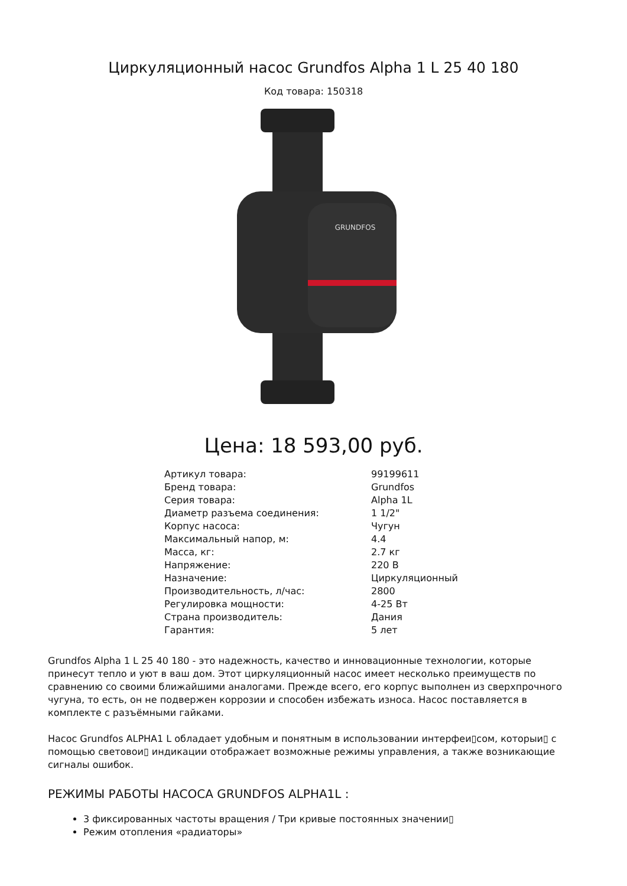Циркуляционный насос Grundfos Alpha 1 L 25 40 180
Код товара: 150318
GRUNDFOS
Цена: 18 593,00 руб.
| Артикул товара: | 99199611 |
| Бренд товара: | Grundfos |
| Серия товара: | Alpha 1L |
| Диаметр разъема соединения: | 1 1/2" |
| Корпус насоса: | Чугун |
| Максимальный напор, м: | 4.4 |
| Масса, кг: | 2.7 кг |
| Напряжение: | 220 В |
| Назначение: | Циркуляционный |
| Производительность, л/час: | 2800 |
| Регулировка мощности: | 4-25 Вт |
| Страна производитель: | Дания |
| Гарантия: | 5 лет |
Grundfos Alpha 1 L 25 40 180 - это надежность, качество и инновационные технологии, которые принесут тепло и уют в ваш дом. Этот циркуляционный насос имеет несколько преимуществ по сравнению со своими ближайшими аналогами. Прежде всего, его корпус выполнен из сверхпрочного чугуна, то есть, он не подвержен коррозии и способен избежать износа. Насос поставляется в комплекте с разъёмными гайками.
Насос Grundfos ALPHA1 L обладает удобным и понятным в использовании интерфеи▯сом, которыи▯ с помощью световои▯ индикации отображает возможные режимы управления, а также возникающие сигналы ошибок.
РЕЖИМЫ РАБОТЫ НАСОСА GRUNDFOS ALPHA1L :
3 фиксированных частоты вращения / Три кривые постоянных значении▯
Режим отопления «радиаторы»